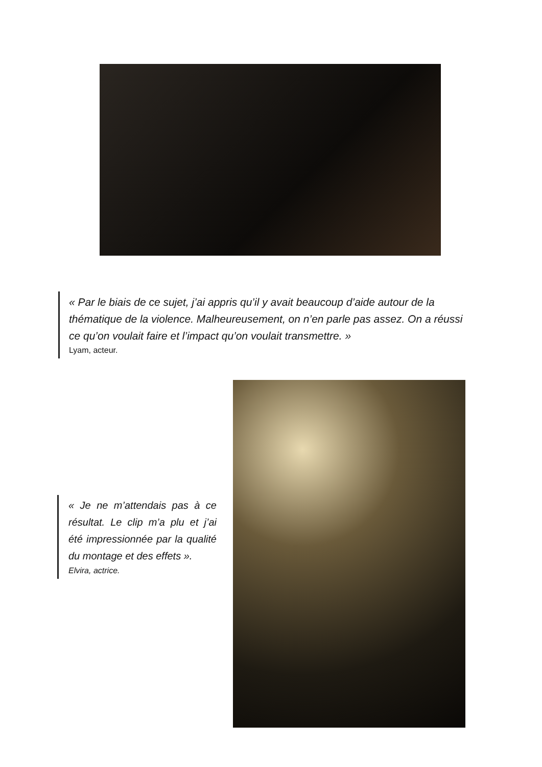« Par le biais de ce sujet, j’ai appris qu’il y avait beaucoup d’aide autour de la thématique de la violence. Malheureusement, on n’en parle pas assez. On a réussi ce qu’on voulait faire et l’impact qu’on voulait transmettre. »
Lyam, acteur.
« Je ne m’attendais pas à ce résultat. Le clip m’a plu et j’ai été impressionnée par la qualité du montage et des effets ».
Elvira, actrice.